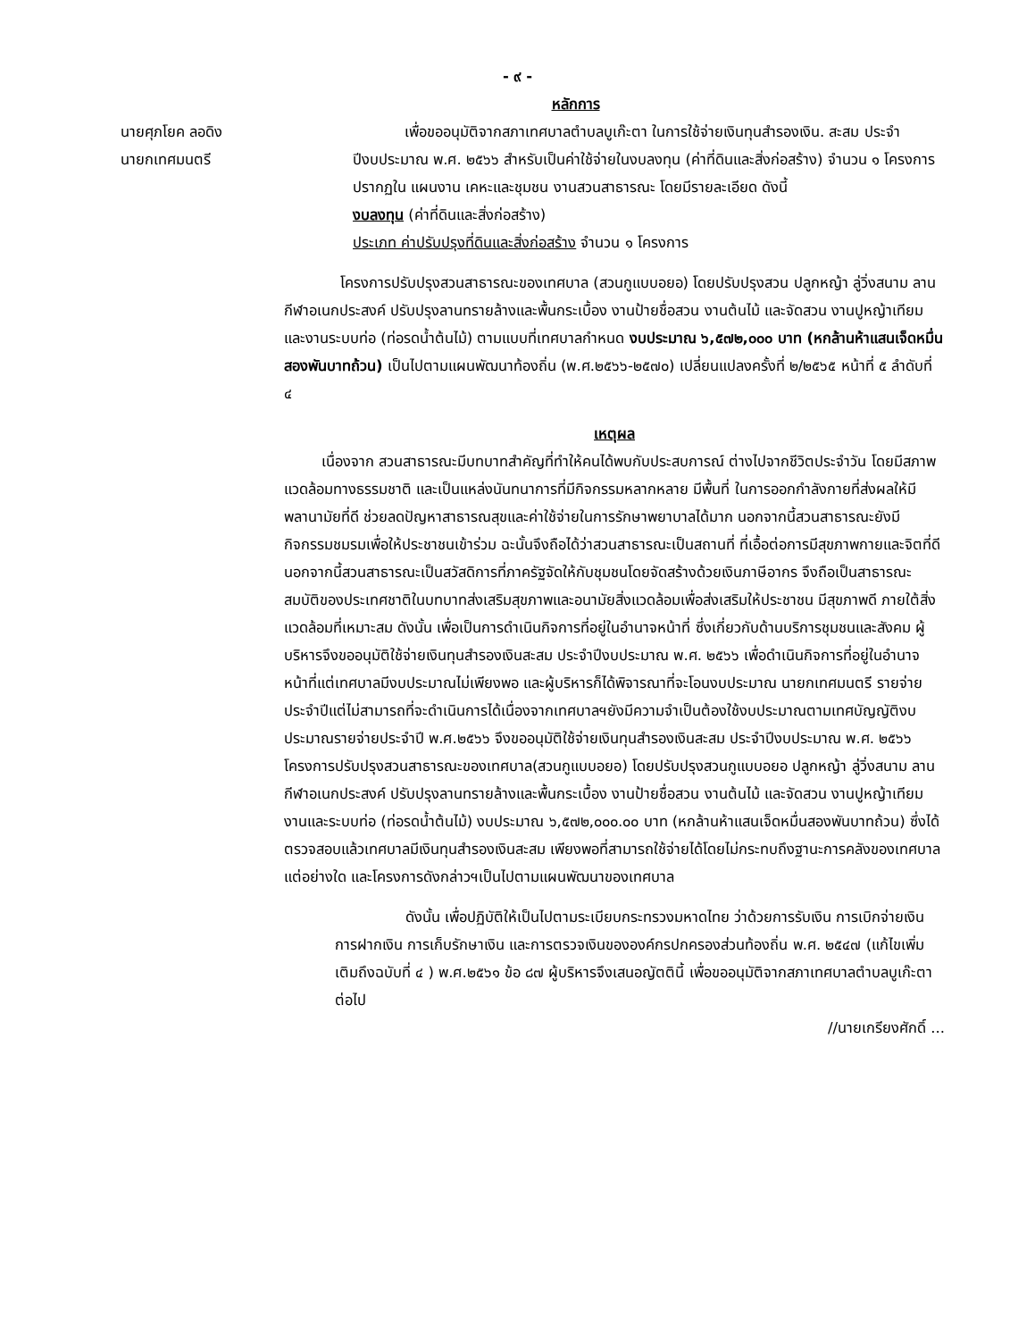- ๙ -
หลักการ
นายศุภโยค ลอดิง
นายกเทศมนตรี
เพื่อขออนุมัติจากสภาเทศบาลตำบลบูเก๊ะตา ในการใช้จ่ายเงินทุนสำรองเงิน. สะสม ประจำปีงบประมาณ พ.ศ. ๒๕๖๖ สำหรับเป็นค่าใช้จ่ายในงบลงทุน (ค่าที่ดินและสิ่งก่อสร้าง) จำนวน ๑ โครงการปรากฏใน แผนงาน เคหะและชุมชน งานสวนสาธารณะ โดยมีรายละเอียด ดังนี้
งบลงทุน (ค่าที่ดินและสิ่งก่อสร้าง)
ประเภท ค่าปรับปรุงที่ดินและสิ่งก่อสร้าง จำนวน ๑ โครงการ
โครงการปรับปรุงสวนสาธารณะของเทศบาล (สวนกูแบบอยอ) โดยปรับปรุงสวน ปลูกหญ้า ลู่วิ่งสนาม ลานกีฬาอเนกประสงค์ ปรับปรุงลานทรายล้างและพื้นกระเบื้อง งานป้ายชื่อสวน งานต้นไม้ และจัดสวน งานปูหญ้าเทียม และงานระบบท่อ (ท่อรดน้ำต้นไม้) ตามแบบที่เทศบาลกำหนด งบประมาณ ๖,๕๗๒,๐๐๐ บาท (หกล้านห้าแสนเจ็ดหมื่นสองพันบาทถ้วน) เป็นไปตามแผนพัฒนาท้องถิ่น (พ.ศ.๒๕๖๖-๒๕๗๐) เปลี่ยนแปลงครั้งที่ ๒/๒๕๖๕ หน้าที่ ๕ ลำดับที่ ๔
เหตุผล
เนื่องจาก สวนสาธารณะมีบทบาทสำคัญที่ทำให้คนได้พบกับประสบการณ์ ต่างไปจากชีวิตประจำวัน โดยมีสภาพแวดล้อมทางธรรมชาติ และเป็นแหล่งนันทนาการที่มีกิจกรรมหลากหลาย มีพื้นที่ ในการออกกำลังกายที่ส่งผลให้มีพลานามัยที่ดี ช่วยลดปัญหาสาธารณสุขและค่าใช้จ่ายในการรักษาพยาบาลได้มาก นอกจากนี้สวนสาธารณะยังมีกิจกรรมชมรมเพื่อให้ประชาชนเข้าร่วม ฉะนั้นจึงถือได้ว่าสวนสาธารณะเป็นสถานที่ ที่เอื้อต่อการมีสุขภาพกายและจิตที่ดี นอกจากนี้สวนสาธารณะเป็นสวัสดิการที่ภาครัฐจัดให้กับชุมชนโดยจัดสร้างด้วยเงินภาษีอากร จึงถือเป็นสาธารณะสมบัติของประเทศชาติในบทบาทส่งเสริมสุขภาพและอนามัยสิ่งแวดล้อมเพื่อส่งเสริมให้ประชาชน มีสุขภาพดี ภายใต้สิ่งแวดล้อมที่เหมาะสม ดังนั้น เพื่อเป็นการดำเนินกิจการที่อยู่ในอำนาจหน้าที่ ซึ่งเกี่ยวกับด้านบริการชุมชนและสังคม ผู้บริหารจึงขออนุมัติใช้จ่ายเงินทุนสำรองเงินสะสม ประจำปีงบประมาณ พ.ศ. ๒๕๖๖ เพื่อดำเนินกิจการที่อยู่ในอำนาจหน้าที่แต่เทศบาลมีงบประมาณไม่เพียงพอ และผู้บริหารก็ได้พิจารณาที่จะโอนงบประมาณ นายกเทศมนตรี รายจ่ายประจำปีแต่ไม่สามารถที่จะดำเนินการได้เนื่องจากเทศบาลฯยังมีความจำเป็นต้องใช้งบประมาณตามเทศบัญญัติงบประมาณรายจ่ายประจำปี พ.ศ.๒๕๖๖ จึงขออนุมัติใช้จ่ายเงินทุนสำรองเงินสะสม ประจำปีงบประมาณ พ.ศ. ๒๕๖๖ โครงการปรับปรุงสวนสาธารณะของเทศบาล(สวนกูแบบอยอ) โดยปรับปรุงสวนกูแบบอยอ ปลูกหญ้า ลู่วิ่งสนาม ลานกีฬาอเนกประสงค์ ปรับปรุงลานทรายล้างและพื้นกระเบื้อง งานป้ายชื่อสวน งานต้นไม้ และจัดสวน งานปูหญ้าเทียมงานและระบบท่อ (ท่อรดน้ำต้นไม้) งบประมาณ ๖,๕๗๒,๐๐๐.๐๐ บาท (หกล้านห้าแสนเจ็ดหมื่นสองพันบาทถ้วน) ซึ่งได้ตรวจสอบแล้วเทศบาลมีเงินทุนสำรองเงินสะสม เพียงพอที่สามารถใช้จ่ายได้โดยไม่กระทบถึงฐานะการคลังของเทศบาลแต่อย่างใด และโครงการดังกล่าวฯเป็นไปตามแผนพัฒนาของเทศบาล
ดังนั้น เพื่อปฏิบัติให้เป็นไปตามระเบียบกระทรวงมหาดไทย ว่าด้วยการรับเงิน การเบิกจ่ายเงิน การฝากเงิน การเก็บรักษาเงิน และการตรวจเงินขององค์กรปกครองส่วนท้องถิ่น พ.ศ. ๒๕๔๗ (แก้ไขเพิ่มเติมถึงฉบับที่ ๔ ) พ.ศ.๒๕๖๑ ข้อ ๘๗ ผู้บริหารจึงเสนอญัตตินี้ เพื่อขออนุมัติจากสภาเทศบาลตำบลบูเก๊ะตา ต่อไป
//นายเกรียงศักดิ์ ...